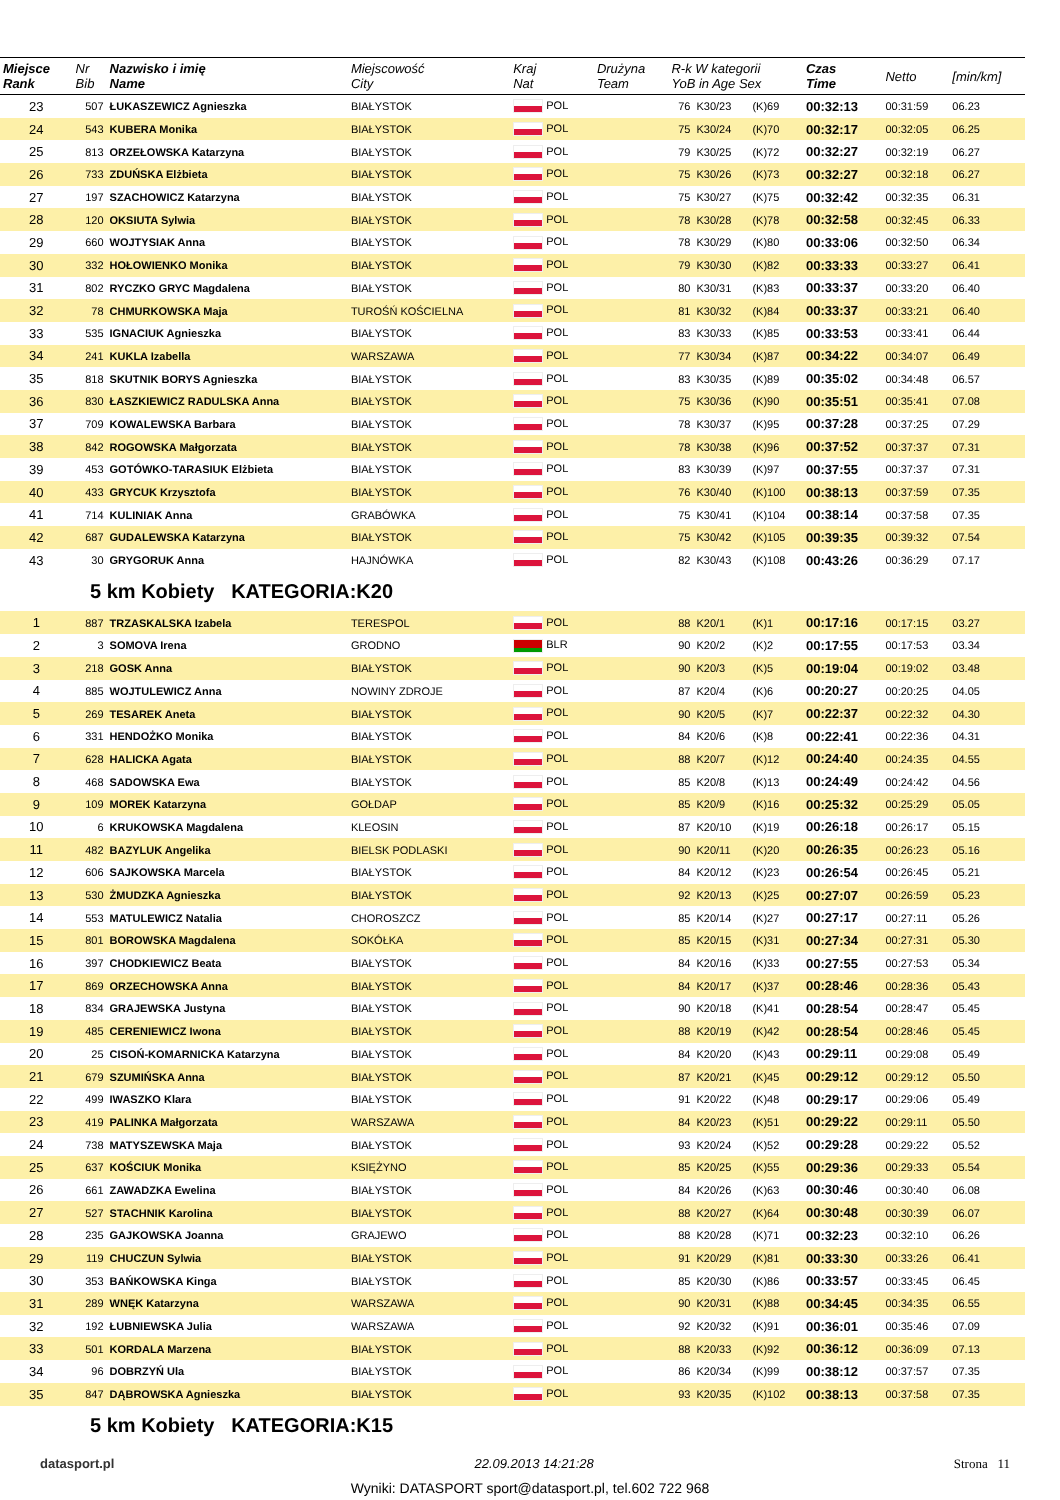| Miejsce Rank | Nr Bib | Nazwisko i imię Name | Miejscowość City | Kraj Nat | Drużyna Team | R-k W kategorii YoB in Age Sex | | | Czas Time | Netto | [min/km] |
| --- | --- | --- | --- | --- | --- | --- | --- | --- | --- | --- | --- |
| 23 | 507 | ŁUKASZEWICZ Agnieszka | BIAŁYSTOK | POL | | 76 | K30/23 | (K)69 | 00:32:13 | 00:31:59 | 06.23 |
| 24 | 543 | KUBERA Monika | BIAŁYSTOK | POL | | 75 | K30/24 | (K)70 | 00:32:17 | 00:32:05 | 06.25 |
| 25 | 813 | ORZEŁOWSKA Katarzyna | BIAŁYSTOK | POL | | 79 | K30/25 | (K)72 | 00:32:27 | 00:32:19 | 06.27 |
| 26 | 733 | ZDUŃSKA Elżbieta | BIAŁYSTOK | POL | | 75 | K30/26 | (K)73 | 00:32:27 | 00:32:18 | 06.27 |
| 27 | 197 | SZACHOWICZ Katarzyna | BIAŁYSTOK | POL | | 75 | K30/27 | (K)75 | 00:32:42 | 00:32:35 | 06.31 |
| 28 | 120 | OKSIUTA Sylwia | BIAŁYSTOK | POL | | 78 | K30/28 | (K)78 | 00:32:58 | 00:32:45 | 06.33 |
| 29 | 660 | WOJTYSIAK Anna | BIAŁYSTOK | POL | | 78 | K30/29 | (K)80 | 00:33:06 | 00:32:50 | 06.34 |
| 30 | 332 | HOŁOWIENKO Monika | BIAŁYSTOK | POL | | 79 | K30/30 | (K)82 | 00:33:33 | 00:33:27 | 06.41 |
| 31 | 802 | RYCZKO GRYC Magdalena | BIAŁYSTOK | POL | | 80 | K30/31 | (K)83 | 00:33:37 | 00:33:20 | 06.40 |
| 32 | 78 | CHMURKOWSKA Maja | TUROŚŃ KOŚCIELNA | POL | | 81 | K30/32 | (K)84 | 00:33:37 | 00:33:21 | 06.40 |
| 33 | 535 | IGNACIUK Agnieszka | BIAŁYSTOK | POL | | 83 | K30/33 | (K)85 | 00:33:53 | 00:33:41 | 06.44 |
| 34 | 241 | KUKLA Izabella | WARSZAWA | POL | | 77 | K30/34 | (K)87 | 00:34:22 | 00:34:07 | 06.49 |
| 35 | 818 | SKUTNIK BORYS Agnieszka | BIAŁYSTOK | POL | | 83 | K30/35 | (K)89 | 00:35:02 | 00:34:48 | 06.57 |
| 36 | 830 | ŁASZKIEWICZ RADULSKA Anna | BIAŁYSTOK | POL | | 75 | K30/36 | (K)90 | 00:35:51 | 00:35:41 | 07.08 |
| 37 | 709 | KOWALEWSKA Barbara | BIAŁYSTOK | POL | | 78 | K30/37 | (K)95 | 00:37:28 | 00:37:25 | 07.29 |
| 38 | 842 | ROGOWSKA Małgorzata | BIAŁYSTOK | POL | | 78 | K30/38 | (K)96 | 00:37:52 | 00:37:37 | 07.31 |
| 39 | 453 | GOTÓWKO-TARASIUK Elżbieta | BIAŁYSTOK | POL | | 83 | K30/39 | (K)97 | 00:37:55 | 00:37:37 | 07.31 |
| 40 | 433 | GRYCUK Krzysztofa | BIAŁYSTOK | POL | | 76 | K30/40 | (K)100 | 00:38:13 | 00:37:59 | 07.35 |
| 41 | 714 | KULINIAK Anna | GRABÓWKA | POL | | 75 | K30/41 | (K)104 | 00:38:14 | 00:37:58 | 07.35 |
| 42 | 687 | GUDALEWSKA Katarzyna | BIAŁYSTOK | POL | | 75 | K30/42 | (K)105 | 00:39:35 | 00:39:32 | 07.54 |
| 43 | 30 | GRYGORUK Anna | HAJNÓWKA | POL | | 82 | K30/43 | (K)108 | 00:43:26 | 00:36:29 | 07.17 |
| 5 km Kobiety KATEGORIA:K20 | | | | | | | | | | | |
| 1 | 887 | TRZASKALSKA Izabela | TERESPOL | POL | | 88 | K20/1 | (K)1 | 00:17:16 | 00:17:15 | 03.27 |
| 2 | 3 | SOMOVA Irena | GRODNO | BLR | | 90 | K20/2 | (K)2 | 00:17:55 | 00:17:53 | 03.34 |
| 3 | 218 | GOSK Anna | BIAŁYSTOK | POL | | 90 | K20/3 | (K)5 | 00:19:04 | 00:19:02 | 03.48 |
| 4 | 885 | WOJTULEWICZ Anna | NOWINY ZDROJE | POL | | 87 | K20/4 | (K)6 | 00:20:27 | 00:20:25 | 04.05 |
| 5 | 269 | TESAREK Aneta | BIAŁYSTOK | POL | | 90 | K20/5 | (K)7 | 00:22:37 | 00:22:32 | 04.30 |
| 6 | 331 | HENDOŻKO Monika | BIAŁYSTOK | POL | | 84 | K20/6 | (K)8 | 00:22:41 | 00:22:36 | 04.31 |
| 7 | 628 | HALICKA Agata | BIAŁYSTOK | POL | | 88 | K20/7 | (K)12 | 00:24:40 | 00:24:35 | 04.55 |
| 8 | 468 | SADOWSKA Ewa | BIAŁYSTOK | POL | | 85 | K20/8 | (K)13 | 00:24:49 | 00:24:42 | 04.56 |
| 9 | 109 | MOREK Katarzyna | GOŁDAP | POL | | 85 | K20/9 | (K)16 | 00:25:32 | 00:25:29 | 05.05 |
| 10 | 6 | KRUKOWSKA Magdalena | KLEOSIN | POL | | 87 | K20/10 | (K)19 | 00:26:18 | 00:26:17 | 05.15 |
| 11 | 482 | BAZYLUK Angelika | BIELSK PODLASKI | POL | | 90 | K20/11 | (K)20 | 00:26:35 | 00:26:23 | 05.16 |
| 12 | 606 | SAJKOWSKA Marcela | BIAŁYSTOK | POL | | 84 | K20/12 | (K)23 | 00:26:54 | 00:26:45 | 05.21 |
| 13 | 530 | ŻMUDZKA Agnieszka | BIAŁYSTOK | POL | | 92 | K20/13 | (K)25 | 00:27:07 | 00:26:59 | 05.23 |
| 14 | 553 | MATULEWICZ Natalia | CHOROSZCZ | POL | | 85 | K20/14 | (K)27 | 00:27:17 | 00:27:11 | 05.26 |
| 15 | 801 | BOROWSKA Magdalena | SOKÓŁKA | POL | | 85 | K20/15 | (K)31 | 00:27:34 | 00:27:31 | 05.30 |
| 16 | 397 | CHODKIEWICZ Beata | BIAŁYSTOK | POL | | 84 | K20/16 | (K)33 | 00:27:55 | 00:27:53 | 05.34 |
| 17 | 869 | ORZECHOWSKA Anna | BIAŁYSTOK | POL | | 84 | K20/17 | (K)37 | 00:28:46 | 00:28:36 | 05.43 |
| 18 | 834 | GRAJEWSKA Justyna | BIAŁYSTOK | POL | | 90 | K20/18 | (K)41 | 00:28:54 | 00:28:47 | 05.45 |
| 19 | 485 | CERENIEWICZ Iwona | BIAŁYSTOK | POL | | 88 | K20/19 | (K)42 | 00:28:54 | 00:28:46 | 05.45 |
| 20 | 25 | CISOŃ-KOMARNICKA Katarzyna | BIAŁYSTOK | POL | | 84 | K20/20 | (K)43 | 00:29:11 | 00:29:08 | 05.49 |
| 21 | 679 | SZUMIŃSKA Anna | BIAŁYSTOK | POL | | 87 | K20/21 | (K)45 | 00:29:12 | 00:29:12 | 05.50 |
| 22 | 499 | IWASZKO Klara | BIAŁYSTOK | POL | | 91 | K20/22 | (K)48 | 00:29:17 | 00:29:06 | 05.49 |
| 23 | 419 | PALINKA Małgorzata | WARSZAWA | POL | | 84 | K20/23 | (K)51 | 00:29:22 | 00:29:11 | 05.50 |
| 24 | 738 | MATYSZEWSKA Maja | BIAŁYSTOK | POL | | 93 | K20/24 | (K)52 | 00:29:28 | 00:29:22 | 05.52 |
| 25 | 637 | KOŚCIUK Monika | KSIĘŻYNO | POL | | 85 | K20/25 | (K)55 | 00:29:36 | 00:29:33 | 05.54 |
| 26 | 661 | ZAWADZKA Ewelina | BIAŁYSTOK | POL | | 84 | K20/26 | (K)63 | 00:30:46 | 00:30:40 | 06.08 |
| 27 | 527 | STACHNIK Karolina | BIAŁYSTOK | POL | | 88 | K20/27 | (K)64 | 00:30:48 | 00:30:39 | 06.07 |
| 28 | 235 | GAJKOWSKA Joanna | GRAJEWO | POL | | 88 | K20/28 | (K)71 | 00:32:23 | 00:32:10 | 06.26 |
| 29 | 119 | CHUCZUN Sylwia | BIAŁYSTOK | POL | | 91 | K20/29 | (K)81 | 00:33:30 | 00:33:26 | 06.41 |
| 30 | 353 | BAŃKOWSKA Kinga | BIAŁYSTOK | POL | | 85 | K20/30 | (K)86 | 00:33:57 | 00:33:45 | 06.45 |
| 31 | 289 | WNĘK Katarzyna | WARSZAWA | POL | | 90 | K20/31 | (K)88 | 00:34:45 | 00:34:35 | 06.55 |
| 32 | 192 | ŁUBNIEWSKA Julia | WARSZAWA | POL | | 92 | K20/32 | (K)91 | 00:36:01 | 00:35:46 | 07.09 |
| 33 | 501 | KORDALA Marzena | BIAŁYSTOK | POL | | 88 | K20/33 | (K)92 | 00:36:12 | 00:36:09 | 07.13 |
| 34 | 96 | DOBRZYŃ Ula | BIAŁYSTOK | POL | | 86 | K20/34 | (K)99 | 00:38:12 | 00:37:57 | 07.35 |
| 35 | 847 | DĄBROWSKA Agnieszka | BIAŁYSTOK | POL | | 93 | K20/35 | (K)102 | 00:38:13 | 00:37:58 | 07.35 |
| 5 km Kobiety KATEGORIA:K15 | | | | | | | | | | | |
datasport.pl 22.09.2013 14:21:28 Strona 11
Wyniki: DATASPORT sport@datasport.pl, tel.602 722 968